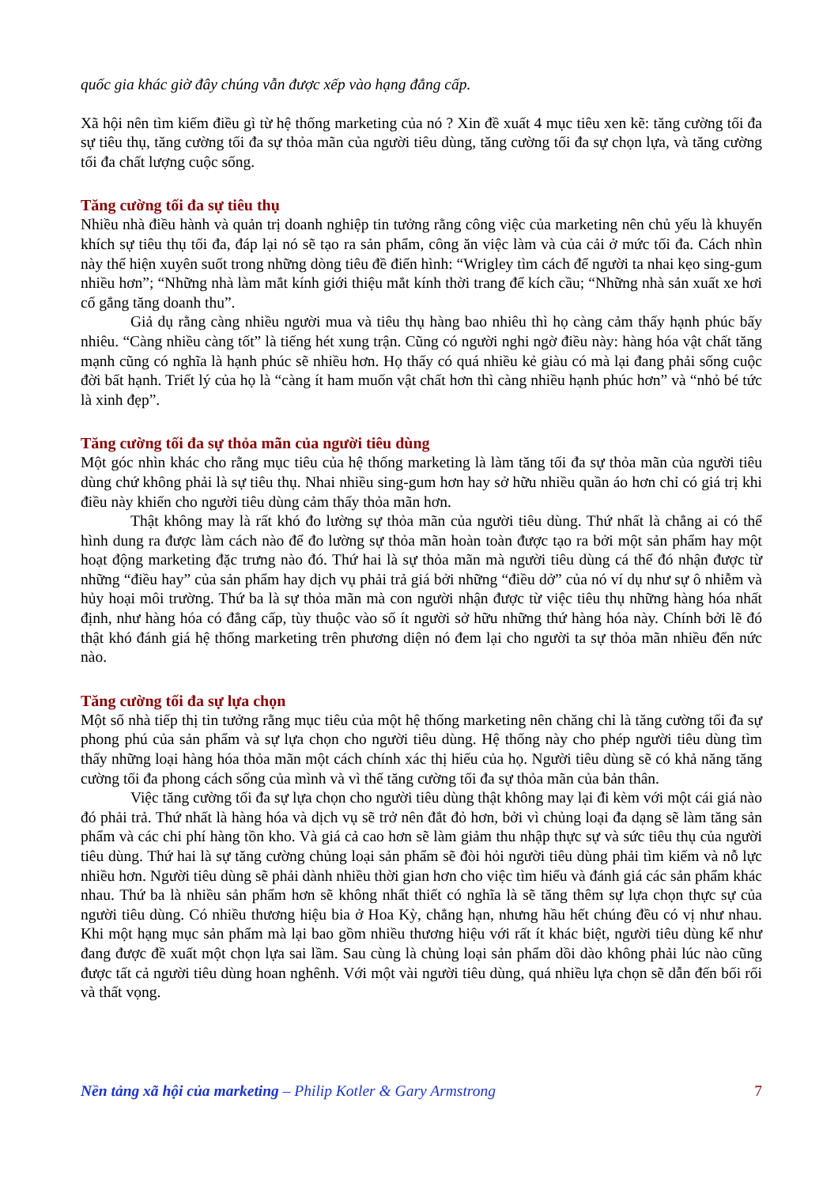quốc gia khác giờ đây chúng vẫn được xếp vào hạng đẳng cấp.
Xã hội nên tìm kiếm điều gì từ hệ thống marketing của nó ? Xin đề xuất 4 mục tiêu xen kẽ: tăng cường tối đa sự tiêu thụ, tăng cường tối đa sự thỏa mãn của người tiêu dùng, tăng cường tối đa sự chọn lựa, và tăng cường tối đa chất lượng cuộc sống.
Tăng cường tối đa sự tiêu thụ
Nhiều nhà điều hành và quản trị doanh nghiệp tin tưởng rằng công việc của marketing nên chủ yếu là khuyến khích sự tiêu thụ tối đa, đáp lại nó sẽ tạo ra sản phẩm, công ăn việc làm và của cải ở mức tối đa. Cách nhìn này thể hiện xuyên suốt trong những dòng tiêu đề điển hình: “Wrigley tìm cách để người ta nhai kẹo sing-gum nhiều hơn”; “Những nhà làm mắt kính giới thiệu mắt kính thời trang để kích cầu; “Những nhà sản xuất xe hơi cố gắng tăng doanh thu”.
Giả dụ rằng càng nhiều người mua và tiêu thụ hàng bao nhiêu thì họ càng cảm thấy hạnh phúc bấy nhiêu. “Càng nhiều càng tốt” là tiếng hét xung trận. Cũng có người nghi ngờ điều này: hàng hóa vật chất tăng mạnh cũng có nghĩa là hạnh phúc sẽ nhiều hơn. Họ thấy có quá nhiều kẻ giàu có mà lại đang phải sống cuộc đời bất hạnh. Triết lý của họ là “càng ít ham muốn vật chất hơn thì càng nhiều hạnh phúc hơn” và “nhỏ bé tức là xinh đẹp”.
Tăng cường tối đa sự thỏa mãn của người tiêu dùng
Một góc nhìn khác cho rằng mục tiêu của hệ thống marketing là làm tăng tối đa sự thỏa mãn của người tiêu dùng chứ không phải là sự tiêu thụ. Nhai nhiều sing-gum hơn hay sở hữu nhiều quần áo hơn chỉ có giá trị khi điều này khiến cho người tiêu dùng cảm thấy thỏa mãn hơn.
Thật không may là rất khó đo lường sự thỏa mãn của người tiêu dùng. Thứ nhất là chẳng ai có thể hình dung ra được làm cách nào để đo lường sự thỏa mãn hoàn toàn được tạo ra bởi một sản phẩm hay một hoạt động marketing đặc trưng nào đó. Thứ hai là sự thỏa mãn mà người tiêu dùng cá thể đó nhận được từ những “điều hay” của sản phẩm hay dịch vụ phải trả giá bởi những “điều dở” của nó ví dụ như sự ô nhiễm và hủy hoại môi trường. Thứ ba là sự thỏa mãn mà con người nhận được từ việc tiêu thụ những hàng hóa nhất định, như hàng hóa có đẳng cấp, tùy thuộc vào số ít người sở hữu những thứ hàng hóa này. Chính bởi lẽ đó thật khó đánh giá hệ thống marketing trên phương diện nó đem lại cho người ta sự thỏa mãn nhiều đến nức nào.
Tăng cường tối đa sự lựa chọn
Một số nhà tiếp thị tin tưởng rằng mục tiêu của một hệ thống marketing nên chăng chỉ là tăng cường tối đa sự phong phú của sản phẩm và sự lựa chọn cho người tiêu dùng. Hệ thống này cho phép người tiêu dùng tìm thấy những loại hàng hóa thỏa mãn một cách chính xác thị hiếu của họ. Người tiêu dùng sẽ có khả năng tăng cường tối đa phong cách sống của mình và vì thế tăng cường tối đa sự thỏa mãn của bản thân.
Việc tăng cường tối đa sự lựa chọn cho người tiêu dùng thật không may lại đi kèm với một cái giá nào đó phải trả. Thứ nhất là hàng hóa và dịch vụ sẽ trở nên đắt đỏ hơn, bởi vì chủng loại đa dạng sẽ làm tăng sản phẩm và các chi phí hàng tồn kho. Và giá cả cao hơn sẽ làm giảm thu nhập thực sự và sức tiêu thụ của người tiêu dùng. Thứ hai là sự tăng cường chủng loại sản phẩm sẽ đòi hỏi người tiêu dùng phải tìm kiếm và nỗ lực nhiều hơn. Người tiêu dùng sẽ phải dành nhiều thời gian hơn cho việc tìm hiểu và đánh giá các sản phẩm khác nhau. Thứ ba là nhiều sản phẩm hơn sẽ không nhất thiết có nghĩa là sẽ tăng thêm sự lựa chọn thực sự của người tiêu dùng. Có nhiều thương hiệu bia ở Hoa Kỳ, chẳng hạn, nhưng hầu hết chúng đều có vị như nhau. Khi một hạng mục sản phẩm mà lại bao gồm nhiều thương hiệu với rất ít khác biệt, người tiêu dùng kể như đang được đề xuất một chọn lựa sai lầm. Sau cùng là chủng loại sản phẩm dồi dào không phải lúc nào cũng được tất cả người tiêu dùng hoan nghênh. Với một vài người tiêu dùng, quá nhiều lựa chọn sẽ dẫn đến bối rối và thất vọng.
Nền tảng xã hội của marketing – Philip Kotler & Gary Armstrong 7